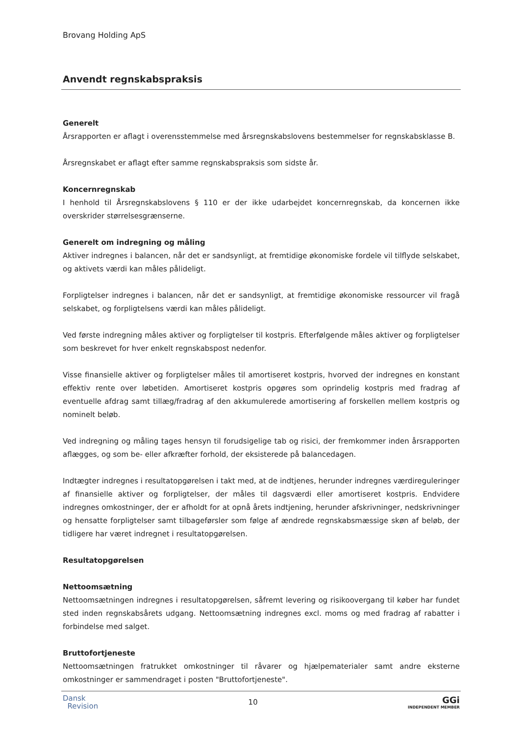Brovang Holding ApS
Anvendt regnskabspraksis
Generelt
Årsrapporten er aflagt i overensstemmelse med årsregnskabslovens bestemmelser for regnskabsklasse B.
Årsregnskabet er aflagt efter samme regnskabspraksis som sidste år.
Koncernregnskab
I henhold til Årsregnskabslovens § 110 er der ikke udarbejdet koncernregnskab, da koncernen ikke overskrider størrelsesgrænserne.
Generelt om indregning og måling
Aktiver indregnes i balancen, når det er sandsynligt, at fremtidige økonomiske fordele vil tilflyde selskabet, og aktivets værdi kan måles pålideligt.
Forpligtelser indregnes i balancen, når det er sandsynligt, at fremtidige økonomiske ressourcer vil fragå selskabet, og forpligtelsens værdi kan måles pålideligt.
Ved første indregning måles aktiver og forpligtelser til kostpris. Efterfølgende måles aktiver og forpligtelser som beskrevet for hver enkelt regnskabspost nedenfor.
Visse finansielle aktiver og forpligtelser måles til amortiseret kostpris, hvorved der indregnes en konstant effektiv rente over løbetiden. Amortiseret kostpris opgøres som oprindelig kostpris med fradrag af eventuelle afdrag samt tillæg/fradrag af den akkumulerede amortisering af forskellen mellem kostpris og nominelt beløb.
Ved indregning og måling tages hensyn til forudsigelige tab og risici, der fremkommer inden årsrapporten aflægges, og som be- eller afkræfter forhold, der eksisterede på balancedagen.
Indtægter indregnes i resultatopgørelsen i takt med, at de indtjenes, herunder indregnes værdireguleringer af finansielle aktiver og forpligtelser, der måles til dagsværdi eller amortiseret kostpris. Endvidere indregnes omkostninger, der er afholdt for at opnå årets indtjening, herunder afskrivninger, nedskrivninger og hensatte forpligtelser samt tilbageførsler som følge af ændrede regnskabsmæssige skøn af beløb, der tidligere har været indregnet i resultatopgørelsen.
Resultatopgørelsen
Nettoomsætning
Nettoomsætningen indregnes i resultatopgørelsen, såfremt levering og risikoovergang til køber har fundet sted inden regnskabsårets udgang. Nettoomsætning indregnes excl. moms og med fradrag af rabatter i forbindelse med salget.
Bruttofortjeneste
Nettoomsætningen fratrukket omkostninger til råvarer og hjælpematerialer samt andre eksterne omkostninger er sammendraget i posten "Bruttofortjeneste".
Dansk
Revision
10
GGi
INDEPENDENT MEMBER